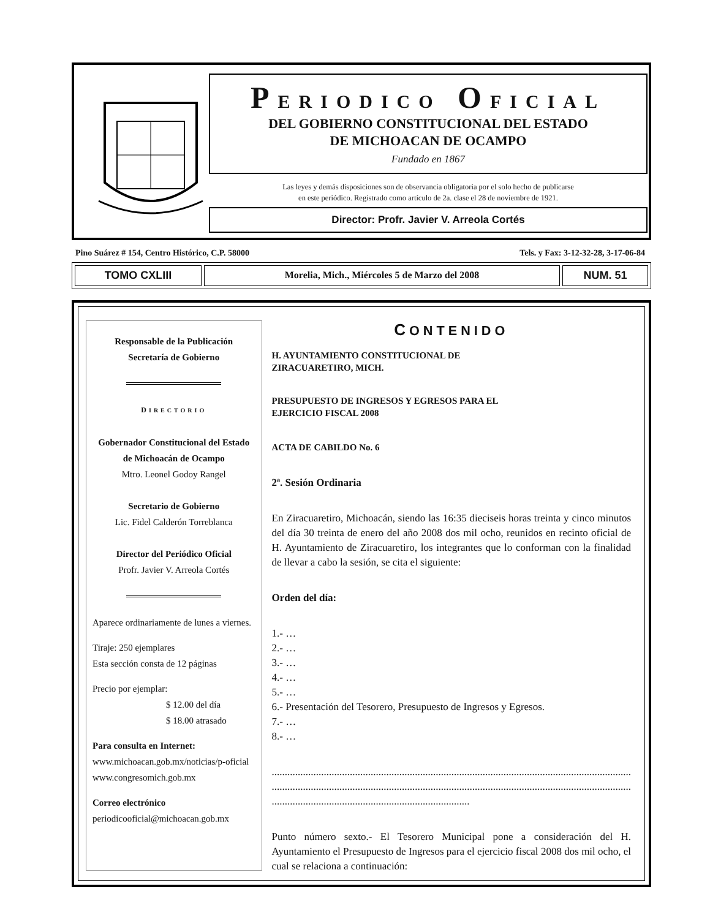PERIODICO OFICIAL
DEL GOBIERNO CONSTITUCIONAL DEL ESTADO
DE MICHOACAN DE OCAMPO
Fundado en 1867
Las leyes y demás disposiciones son de observancia obligatoria por el solo hecho de publicarse
en este periódico. Registrado como artículo de 2a. clase el 28 de noviembre de 1921.
Director: Profr. Javier V. Arreola Cortés
Pino Suárez # 154, Centro Histórico, C.P. 58000 Tels. y Fax: 3-12-32-28, 3-17-06-84
TOMO CXLIII Morelia, Mich., Miércoles 5 de Marzo del 2008
NUM. 51
Responsable de la Publicación
Secretaría de Gobierno
DIRECTORIO
Gobernador Constitucional del Estado
de Michoacán de Ocampo
Mtro. Leonel Godoy Rangel
Secretario de Gobierno
Lic. Fidel Calderón Torreblanca
Director del Periódico Oficial
Profr. Javier V. Arreola Cortés
Aparece ordinariamente de lunes a viernes.
Tiraje: 250 ejemplares
Esta sección consta de 12 páginas
Precio por ejemplar:
$ 12.00 del día
$ 18.00 atrasado
Para consulta en Internet:
www.michoacan.gob.mx/noticias/p-oficial
www.congresomich.gob.mx
Correo electrónico
periodicooficial@michoacan.gob.mx
CONTENIDO
H. AYUNTAMIENTO CONSTITUCIONAL DE
ZIRACUARETIRO, MICH.
PRESUPUESTO DE INGRESOS Y EGRESOS PARA EL
EJERCICIO FISCAL 2008
ACTA DE CABILDO No. 6
2ª. Sesión Ordinaria
En Ziracuaretiro, Michoacán, siendo las 16:35 dieciseis horas treinta y cinco minutos del día 30 treinta de enero del año 2008 dos mil ocho, reunidos en recinto oficial de H. Ayuntamiento de Ziracuaretiro, los integrantes que lo conforman con la finalidad de llevar a cabo la sesión, se cita el siguiente:
Orden del día:
1.- …
2.- …
3.- …
4.- …
5.- …
6.- Presentación del Tesorero, Presupuesto de Ingresos y Egresos.
7.- …
8.- …
..........................................................................................................................................
..........................................................................................................................................
............................................................................
Punto número sexto.- El Tesorero Municipal pone a consideración del H. Ayuntamiento el Presupuesto de Ingresos para el ejercicio fiscal 2008 dos mil ocho, el cual se relaciona a continuación: